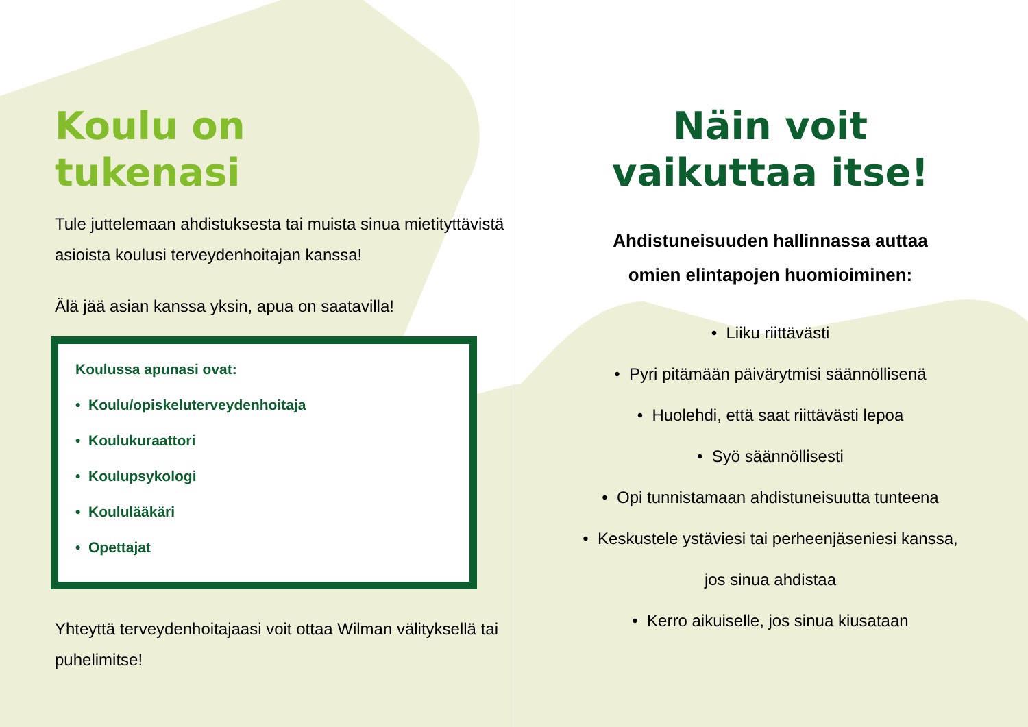Koulu on
tukenasi
Tule juttelemaan ahdistuksesta tai muista sinua mietityttävistä asioista koulusi terveydenhoitajan kanssa!
Älä jää asian kanssa yksin, apua on saatavilla!
Koulussa apunasi ovat:
• Koulu/opiskeluterveydenhoitaja
• Koulukuraattori
• Koulupsykologi
• Koululääkäri
• Opettajat
Yhteyttä terveydenhoitajaasi voit ottaa Wilman välityksellä tai puhelimitse!
Näin voit
vaikuttaa itse!
Ahdistuneisuuden hallinnassa auttaa
omien elintapojen huomioiminen:
• Liiku riittävästi
• Pyri pitämään päivärytmisi säännöllisenä
• Huolehdi, että saat riittävästi lepoa
• Syö säännöllisesti
• Opi tunnistamaan ahdistuneisuutta tunteena
• Keskustele ystäviesi tai perheenjäseniesi kanssa,
jos sinua ahdistaa
• Kerro aikuiselle, jos sinua kiusataan